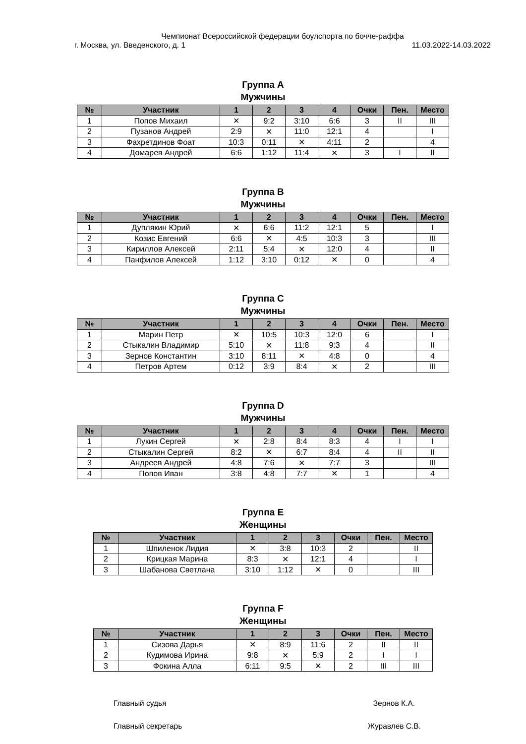Чемпионат Всероссийской федерации боулспорта по бочче-раффа
г. Москва, ул. Введенского, д. 1 11.03.2022-14.03.2022
Группа А
Мужчины
| № | Участник | 1 | 2 | 3 | 4 | Очки | Пен. | Место |
| --- | --- | --- | --- | --- | --- | --- | --- | --- |
| 1 | Попов Михаил | ✕ | 9:2 | 3:10 | 6:6 | 3 | II | III |
| 2 | Пузанов Андрей | 2:9 | ✕ | 11:0 | 12:1 | 4 | | I |
| 3 | Фахретдинов Фоат | 10:3 | 0:11 | ✕ | 4:11 | 2 | | 4 |
| 4 | Домарев Андрей | 6:6 | 1:12 | 11:4 | ✕ | 3 | I | II |
Группа B
Мужчины
| № | Участник | 1 | 2 | 3 | 4 | Очки | Пен. | Место |
| --- | --- | --- | --- | --- | --- | --- | --- | --- |
| 1 | Дуплякин Юрий | ✕ | 6:6 | 11:2 | 12:1 | 5 | | I |
| 2 | Козис Евгений | 6:6 | ✕ | 4:5 | 10:3 | 3 | | III |
| 3 | Кириллов Алексей | 2:11 | 5:4 | ✕ | 12:0 | 4 | | II |
| 4 | Панфилов Алексей | 1:12 | 3:10 | 0:12 | ✕ | 0 | | 4 |
Группа C
Мужчины
| № | Участник | 1 | 2 | 3 | 4 | Очки | Пен. | Место |
| --- | --- | --- | --- | --- | --- | --- | --- | --- |
| 1 | Марин Петр | ✕ | 10:5 | 10:3 | 12:0 | 6 | | I |
| 2 | Стыкалин Владимир | 5:10 | ✕ | 11:8 | 9:3 | 4 | | II |
| 3 | Зернов Константин | 3:10 | 8:11 | ✕ | 4:8 | 0 | | 4 |
| 4 | Петров Артем | 0:12 | 3:9 | 8:4 | ✕ | 2 | | III |
Группа D
Мужчины
| № | Участник | 1 | 2 | 3 | 4 | Очки | Пен. | Место |
| --- | --- | --- | --- | --- | --- | --- | --- | --- |
| 1 | Лукин Сергей | ✕ | 2:8 | 8:4 | 8:3 | 4 | I | I |
| 2 | Стыкалин Сергей | 8:2 | ✕ | 6:7 | 8:4 | 4 | II | II |
| 3 | Андреев Андрей | 4:8 | 7:6 | ✕ | 7:7 | 3 | | III |
| 4 | Попов Иван | 3:8 | 4:8 | 7:7 | ✕ | 1 | | 4 |
Группа E
Женщины
| № | Участник | 1 | 2 | 3 | Очки | Пен. | Место |
| --- | --- | --- | --- | --- | --- | --- | --- |
| 1 | Шпиленок Лидия | ✕ | 3:8 | 10:3 | 2 | | II |
| 2 | Крицкая Марина | 8:3 | ✕ | 12:1 | 4 | | I |
| 3 | Шабанова Светлана | 3:10 | 1:12 | ✕ | 0 | | III |
Группа F
Женщины
| № | Участник | 1 | 2 | 3 | Очки | Пен. | Место |
| --- | --- | --- | --- | --- | --- | --- | --- |
| 1 | Сизова Дарья | ✕ | 8:9 | 11:6 | 2 | II | II |
| 2 | Кудимова Ирина | 9:8 | ✕ | 5:9 | 2 | I | I |
| 3 | Фокина Алла | 6:11 | 9:5 | ✕ | 2 | III | III |
Главный судья Зернов К.А.
Главный секретарь Журавлев С.В.